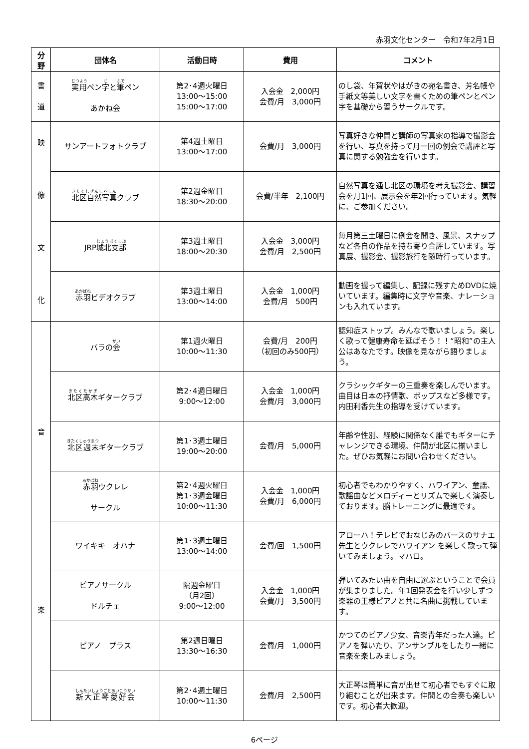赤羽文化センター　令和7年2月1日
| 分 野 | 団体名 | 活動日時 | 費用 | コメント |
| --- | --- | --- | --- | --- |
| 書 道 | 実用 ペン 字 と 筆 ペン あかね会 | 第2･4週火曜日 13:00～15:00 15:00～17:00 | 入会金 2,000円 会費/月 3,000円 | のし袋、年賀状やはがきの宛名書き、芳名帳や手紙文等美しい文字を書くための筆ペンとペン字を基礎から習うサークルです。 |
| 映 像 文 化 | サンアートフォトクラブ | 第4週土曜日 13:00～17:00 | 会費/月 3,000円 | 写真好きな仲間と講師の写真家の指導で撮影会を行い、写真を持って月一回の例会で講評と写真に関する勉強会を行います。 |
| | 北区自然写真 クラブ | 第2週金曜日 18:30～20:00 | 会費/半年 2,100円 | 自然写真を通し北区の環境を考え撮影会、講習会を月1回、展示会を年2回行っています。気軽に、ご参加ください。 |
| | JRP 城北支部 | 第3週土曜日 18:00～20:30 | 入会金 3,000円 会費/月 2,500円 | 毎月第三土曜日に例会を開き、風景、スナップなど各自の作品を持ち寄り合評しています。写真展、撮影会、撮影旅行を随時行っています。 |
| | 赤羽 ビデオクラブ | 第3週土曜日 13:00～14:00 | 入会金 1,000円 会費/月 500円 | 動画を撮って編集し、記録に残すためDVDに焼いています。編集時に文字や音楽、ナレーションも入れています。 |
| 音 楽 | バラの 会 | 第1週火曜日 10:00～11:30 | 会費/月 200円 （初回のみ500円） | 認知症ストップ。みんなで歌いましょう。楽しく歌って健康寿命を延ばそう！！“昭和”の主人公はあなたです。映像を見ながら語りましょう。 |
| | 北区高木 ギタークラブ | 第2･4週日曜日 9:00～12:00 | 入会金 1,000円 会費/月 3,000円 | クラシックギターの三重奏を楽しんでいます。曲目は日本の抒情歌、ポップスなど多様です。内田利香先生の指導を受けています。 |
| | 北区週末 ギタークラブ | 第1･3週土曜日 19:00～20:00 | 会費/月 5,000円 | 年齢や性別、経験に関係なく誰でもギターにチャレンジできる環境、仲間が北区に揃いました。ぜひお気軽にお問い合わせください。 |
| | 赤羽 ウクレレ サークル | 第2･4週火曜日 第1･3週金曜日 10:00～11:30 | 入会金 1,000円 会費/月 6,000円 | 初心者でもわかりやすく、ハワイアン、童謡、歌謡曲などメロディーとリズムで楽しく演奏しております。脳トレーニングに最適です。 |
| | ワイキキ オハナ | 第1･3週土曜日 13:00～14:00 | 会費/回 1,500円 | アローハ！テレビでおなじみのバースのサナエ先生とウクレレでハワイアン を楽しく歌って弾いてみましょう。マハロ。 |
| | ピアノサークル ドルチェ | 隔週金曜日 （月2回） 9:00～12:00 | 入会金 1,000円 会費/月 3,500円 | 弾いてみたい曲を自由に選ぶということで会員が集まりました。年1回発表会を行い少しずつ楽器の王様ピアノと共に名曲に挑戦しています。 |
| | ピアノ プラス | 第2週日曜日 13:30～16:30 | 会費/月 1,000円 | かつてのピアノ少女、音楽青年だった人達。ピアノを弾いたり、アンサンブルをしたり一緒に音楽を楽しみましょう。 |
| | 新大正琴愛好会 | 第2･4週土曜日 10:00～11:30 | 会費/月 2,500円 | 大正琴は簡単に音が出せて初心者でもすぐに取り組むことが出来ます。仲間との合奏も楽しいです。初心者大歓迎。 |
6ページ